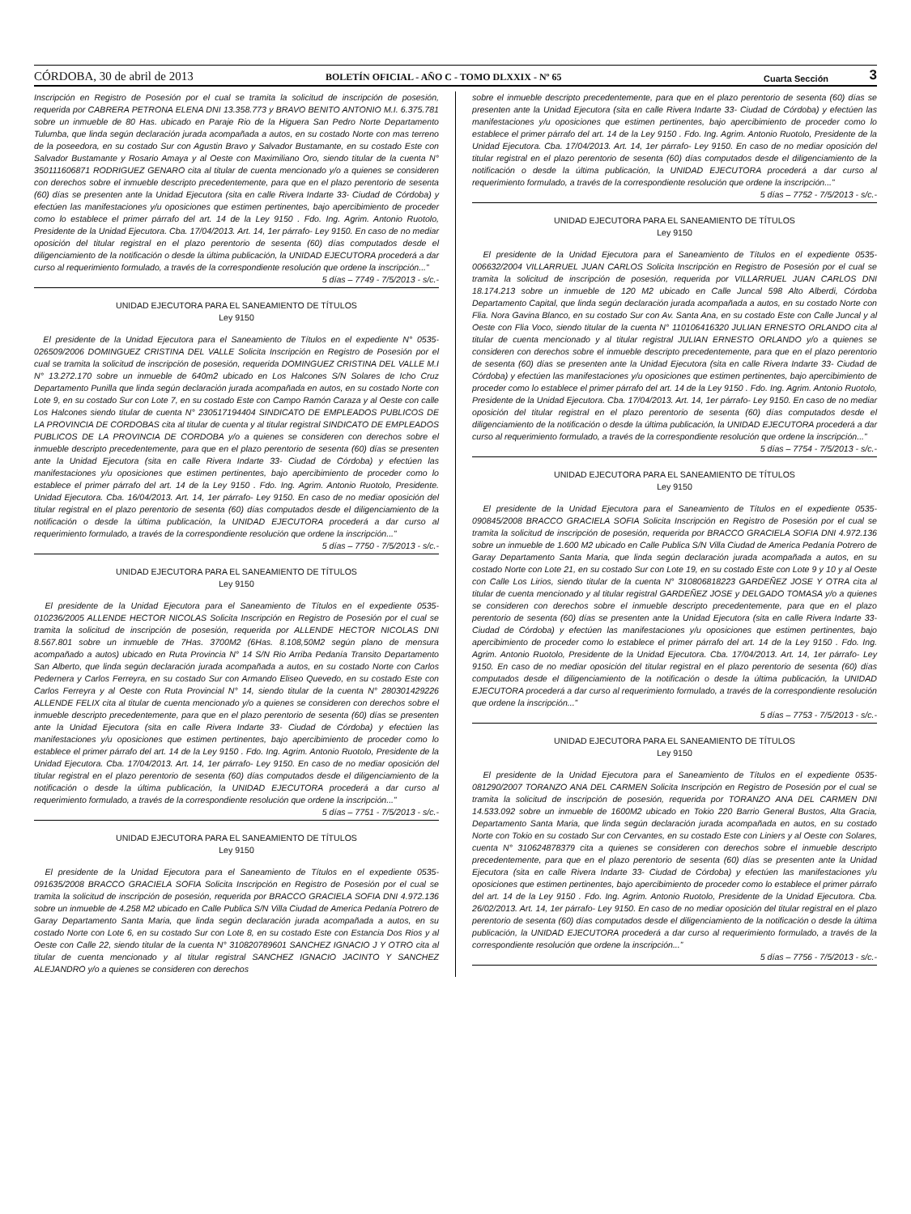CÓRDOBA, 30 de abril de 2013 BOLETÍN OFICIAL - AÑO C - TOMO DLXXIX - Nº 65 Cuarta Sección 3
Inscripción en Registro de Posesión por el cual se tramita la solicitud de inscripción de posesión, requerida por CABRERA PETRONA ELENA DNI 13.358.773 y BRAVO BENITO ANTONIO M.I. 6.375.781 sobre un inmueble de 80 Has. ubicado en Paraje Rio de la Higuera San Pedro Norte Departamento Tulumba, que linda según declaración jurada acompañada a autos, en su costado Norte con mas terreno de la poseedora, en su costado Sur con Agustin Bravo y Salvador Bustamante, en su costado Este con Salvador Bustamante y Rosario Amaya y al Oeste con Maximiliano Oro, siendo titular de la cuenta N° 350111606871 RODRIGUEZ GENARO cita al titular de cuenta mencionado y/o a quienes se consideren con derechos sobre el inmueble descripto precedentemente, para que en el plazo perentorio de sesenta (60) días se presenten ante la Unidad Ejecutora (sita en calle Rivera Indarte 33- Ciudad de Córdoba) y efectúen las manifestaciones y/u oposiciones que estimen pertinentes, bajo apercibimiento de proceder como lo establece el primer párrafo del art. 14 de la Ley 9150 . Fdo. Ing. Agrim. Antonio Ruotolo, Presidente de la Unidad Ejecutora. Cba. 17/04/2013. Art. 14, 1er párrafo- Ley 9150. En caso de no mediar oposición del titular registral en el plazo perentorio de sesenta (60) días computados desde el diligenciamiento de la notificación o desde la última publicación, la UNIDAD EJECUTORA procederá a dar curso al requerimiento formulado, a través de la correspondiente resolución que ordene la inscripción...”
5 días – 7749 - 7/5/2013 - s/c.-
UNIDAD EJECUTORA PARA EL SANEAMIENTO DE TÍTULOS
Ley 9150
El presidente de la Unidad Ejecutora para el Saneamiento de Títulos en el expediente N° 0535-026509/2006 DOMINGUEZ CRISTINA DEL VALLE Solicita Inscripción en Registro de Posesión por el cual se tramita la solicitud de inscripción de posesión, requerida DOMINGUEZ CRISTINA DEL VALLE M.I N° 13.272.170 sobre un inmueble de 640m2 ubicado en Los Halcones S/N Solares de Icho Cruz Departamento Punilla que linda según declaración jurada acompañada en autos, en su costado Norte con Lote 9, en su costado Sur con Lote 7, en su costado Este con Campo Ramón Caraza y al Oeste con calle Los Halcones siendo titular de cuenta N° 230517194404 SINDICATO DE EMPLEADOS PUBLICOS DE LA PROVINCIA DE CORDOBAS cita al titular de cuenta y al titular registral SINDICATO DE EMPLEADOS PUBLICOS DE LA PROVINCIA DE CORDOBA y/o a quienes se consideren con derechos sobre el inmueble descripto precedentemente, para que en el plazo perentorio de sesenta (60) días se presenten ante la Unidad Ejecutora (sita en calle Rivera Indarte 33- Ciudad de Córdoba) y efectúen las manifestaciones y/u oposiciones que estimen pertinentes, bajo apercibimiento de proceder como lo establece el primer párrafo del art. 14 de la Ley 9150 . Fdo. Ing. Agrim. Antonio Ruotolo, Presidente. Unidad Ejecutora. Cba. 16/04/2013. Art. 14, 1er párrafo- Ley 9150. En caso de no mediar oposición del titular registral en el plazo perentorio de sesenta (60) días computados desde el diligenciamiento de la notificación o desde la última publicación, la UNIDAD EJECUTORA procederá a dar curso al requerimiento formulado, a través de la correspondiente resolución que ordene la inscripción...”
5 días – 7750 - 7/5/2013 - s/c.-
UNIDAD EJECUTORA PARA EL SANEAMIENTO DE TÍTULOS
Ley 9150
El presidente de la Unidad Ejecutora para el Saneamiento de Títulos en el expediente 0535-010236/2005 ALLENDE HECTOR NICOLAS Solicita Inscripción en Registro de Posesión por el cual se tramita la solicitud de inscripción de posesión, requerida por ALLENDE HECTOR NICOLAS DNI 8.567.801 sobre un inmueble de 7Has. 3700M2 (6Has. 8.108,50M2 según plano de mensura acompañado a autos) ubicado en Ruta Provincia N° 14 S/N Rio Arriba Pedanía Transito Departamento San Alberto, que linda según declaración jurada acompañada a autos, en su costado Norte con Carlos Pedernera y Carlos Ferreyra, en su costado Sur con Armando Eliseo Quevedo, en su costado Este con Carlos Ferreyra y al Oeste con Ruta Provincial N° 14, siendo titular de la cuenta N° 280301429226 ALLENDE FELIX cita al titular de cuenta mencionado y/o a quienes se consideren con derechos sobre el inmueble descripto precedentemente, para que en el plazo perentorio de sesenta (60) días se presenten ante la Unidad Ejecutora (sita en calle Rivera Indarte 33- Ciudad de Córdoba) y efectúen las manifestaciones y/u oposiciones que estimen pertinentes, bajo apercibimiento de proceder como lo establece el primer párrafo del art. 14 de la Ley 9150 . Fdo. Ing. Agrim. Antonio Ruotolo, Presidente de la Unidad Ejecutora. Cba. 17/04/2013. Art. 14, 1er párrafo- Ley 9150. En caso de no mediar oposición del titular registral en el plazo perentorio de sesenta (60) días computados desde el diligenciamiento de la notificación o desde la última publicación, la UNIDAD EJECUTORA procederá a dar curso al requerimiento formulado, a través de la correspondiente resolución que ordene la inscripción...”
5 días – 7751 - 7/5/2013 - s/c.-
UNIDAD EJECUTORA PARA EL SANEAMIENTO DE TÍTULOS
Ley 9150
El presidente de la Unidad Ejecutora para el Saneamiento de Títulos en el expediente 0535-091635/2008 BRACCO GRACIELA SOFIA Solicita Inscripción en Registro de Posesión por el cual se tramita la solicitud de inscripción de posesión, requerida por BRACCO GRACIELA SOFIA DNI 4.972.136 sobre un inmueble de 4.258 M2 ubicado en Calle Publica S/N Villa Ciudad de America Pedanía Potrero de Garay Departamento Santa Maria, que linda según declaración jurada acompañada a autos, en su costado Norte con Lote 6, en su costado Sur con Lote 8, en su costado Este con Estancia Dos Rios y al Oeste con Calle 22, siendo titular de la cuenta N° 310820789601 SANCHEZ IGNACIO J Y OTRO cita al titular de cuenta mencionado y al titular registral SANCHEZ IGNACIO JACINTO Y SANCHEZ ALEJANDRO y/o a quienes se consideren con derechos
sobre el inmueble descripto precedentemente, para que en el plazo perentorio de sesenta (60) días se presenten ante la Unidad Ejecutora (sita en calle Rivera Indarte 33- Ciudad de Córdoba) y efectúen las manifestaciones y/u oposiciones que estimen pertinentes, bajo apercibimiento de proceder como lo establece el primer párrafo del art. 14 de la Ley 9150 . Fdo. Ing. Agrim. Antonio Ruotolo, Presidente de la Unidad Ejecutora. Cba. 17/04/2013. Art. 14, 1er párrafo- Ley 9150. En caso de no mediar oposición del titular registral en el plazo perentorio de sesenta (60) días computados desde el diligenciamiento de la notificación o desde la última publicación, la UNIDAD EJECUTORA procederá a dar curso al requerimiento formulado, a través de la correspondiente resolución que ordene la inscripción...”
5 días – 7752 - 7/5/2013 - s/c.-
UNIDAD EJECUTORA PARA EL SANEAMIENTO DE TÍTULOS
Ley 9150
El presidente de la Unidad Ejecutora para el Saneamiento de Títulos en el expediente 0535-006632/2004 VILLARRUEL JUAN CARLOS Solicita Inscripción en Registro de Posesión por el cual se tramita la solicitud de inscripción de posesión, requerida por VILLARRUEL JUAN CARLOS DNI 18.174.213 sobre un inmueble de 120 M2 ubicado en Calle Juncal 598 Alto Alberdi, Córdoba Departamento Capital, que linda según declaración jurada acompañada a autos, en su costado Norte con Flia. Nora Gavina Blanco, en su costado Sur con Av. Santa Ana, en su costado Este con Calle Juncal y al Oeste con Flia Voco, siendo titular de la cuenta N° 110106416320 JULIAN ERNESTO ORLANDO cita al titular de cuenta mencionado y al titular registral JULIAN ERNESTO ORLANDO y/o a quienes se consideren con derechos sobre el inmueble descripto precedentemente, para que en el plazo perentorio de sesenta (60) días se presenten ante la Unidad Ejecutora (sita en calle Rivera Indarte 33- Ciudad de Córdoba) y efectúen las manifestaciones y/u oposiciones que estimen pertinentes, bajo apercibimiento de proceder como lo establece el primer párrafo del art. 14 de la Ley 9150 . Fdo. Ing. Agrim. Antonio Ruotolo, Presidente de la Unidad Ejecutora. Cba. 17/04/2013. Art. 14, 1er párrafo- Ley 9150. En caso de no mediar oposición del titular registral en el plazo perentorio de sesenta (60) días computados desde el diligenciamiento de la notificación o desde la última publicación, la UNIDAD EJECUTORA procederá a dar curso al requerimiento formulado, a través de la correspondiente resolución que ordene la inscripción...”
5 días – 7754 - 7/5/2013 - s/c.-
UNIDAD EJECUTORA PARA EL SANEAMIENTO DE TÍTULOS
Ley 9150
El presidente de la Unidad Ejecutora para el Saneamiento de Títulos en el expediente 0535-090845/2008 BRACCO GRACIELA SOFIA Solicita Inscripción en Registro de Posesión por el cual se tramita la solicitud de inscripción de posesión, requerida por BRACCO GRACIELA SOFIA DNI 4.972.136 sobre un inmueble de 1.600 M2 ubicado en Calle Publica S/N Villa Ciudad de America Pedanía Potrero de Garay Departamento Santa Maria, que linda según declaración jurada acompañada a autos, en su costado Norte con Lote 21, en su costado Sur con Lote 19, en su costado Este con Lote 9 y 10 y al Oeste con Calle Los Lirios, siendo titular de la cuenta N° 310806818223 GARDEÑEZ JOSE Y OTRA cita al titular de cuenta mencionado y al titular registral GARDEÑEZ JOSE y DELGADO TOMASA y/o a quienes se consideren con derechos sobre el inmueble descripto precedentemente, para que en el plazo perentorio de sesenta (60) días se presenten ante la Unidad Ejecutora (sita en calle Rivera Indarte 33- Ciudad de Córdoba) y efectúen las manifestaciones y/u oposiciones que estimen pertinentes, bajo apercibimiento de proceder como lo establece el primer párrafo del art. 14 de la Ley 9150 . Fdo. Ing. Agrim. Antonio Ruotolo, Presidente de la Unidad Ejecutora. Cba. 17/04/2013. Art. 14, 1er párrafo- Ley 9150. En caso de no mediar oposición del titular registral en el plazo perentorio de sesenta (60) días computados desde el diligenciamiento de la notificación o desde la última publicación, la UNIDAD EJECUTORA procederá a dar curso al requerimiento formulado, a través de la correspondiente resolución que ordene la inscripción...”
5 días – 7753 - 7/5/2013 - s/c.-
UNIDAD EJECUTORA PARA EL SANEAMIENTO DE TÍTULOS
Ley 9150
El presidente de la Unidad Ejecutora para el Saneamiento de Títulos en el expediente 0535-081290/2007 TORANZO ANA DEL CARMEN Solicita Inscripción en Registro de Posesión por el cual se tramita la solicitud de inscripción de posesión, requerida por TORANZO ANA DEL CARMEN DNI 14.533.092 sobre un inmueble de 1600M2 ubicado en Tokio 220 Barrio General Bustos, Alta Gracia, Departamento Santa Maria, que linda según declaración jurada acompañada en autos, en su costado Norte con Tokio en su costado Sur con Cervantes, en su costado Este con Liniers y al Oeste con Solares, cuenta N° 310624878379 cita a quienes se consideren con derechos sobre el inmueble descripto precedentemente, para que en el plazo perentorio de sesenta (60) días se presenten ante la Unidad Ejecutora (sita en calle Rivera Indarte 33- Ciudad de Córdoba) y efectúen las manifestaciones y/u oposiciones que estimen pertinentes, bajo apercibimiento de proceder como lo establece el primer párrafo del art. 14 de la Ley 9150 . Fdo. Ing. Agrim. Antonio Ruotolo, Presidente de la Unidad Ejecutora. Cba. 26/02/2013. Art. 14, 1er párrafo- Ley 9150. En caso de no mediar oposición del titular registral en el plazo perentorio de sesenta (60) días computados desde el diligenciamiento de la notificación o desde la última publicación, la UNIDAD EJECUTORA procederá a dar curso al requerimiento formulado, a través de la correspondiente resolución que ordene la inscripción...”
5 días – 7756 - 7/5/2013 - s/c.-